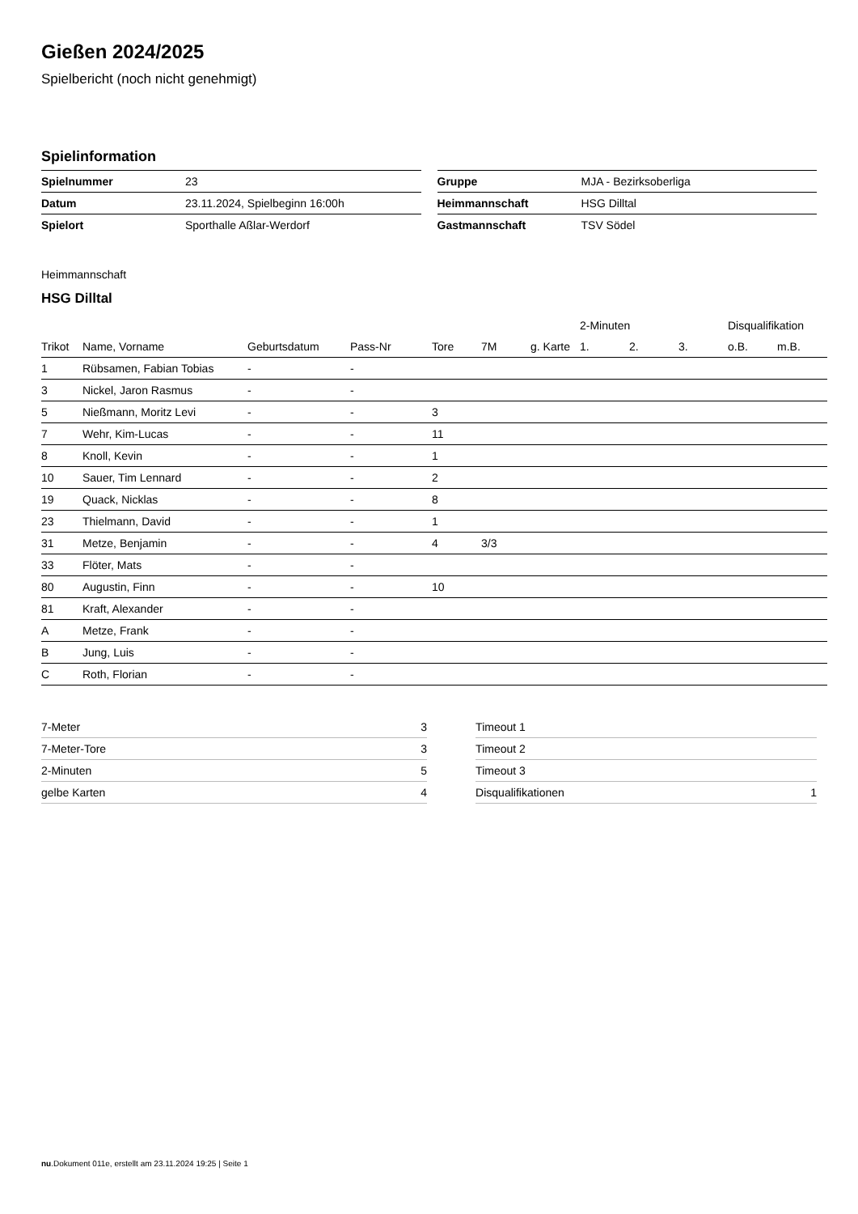Gießen 2024/2025
Spielbericht (noch nicht genehmigt)
Spielinformation
| Spielnummer | 23 |
| Datum | 23.11.2024, Spielbeginn 16:00h |
| Spielort | Sporthalle Aßlar-Werdorf |
| Gruppe | MJA - Bezirksoberliga |
| Heimmannschaft | HSG Dilltal |
| Gastmannschaft | TSV Södel |
Heimmannschaft
HSG Dilltal
| | | | | | | | 2-Minuten | | | Disqualifikation | |
| --- | --- | --- | --- | --- | --- | --- | --- | --- | --- | --- | --- |
| Trikot | Name, Vorname | Geburtsdatum | Pass-Nr | Tore | 7M | g. Karte | 1. | 2. | 3. | o.B. | m.B. |
| 1 | Rübsamen, Fabian Tobias | - | - | | | | | | | | |
| 3 | Nickel, Jaron Rasmus | - | - | | | | | | | | |
| 5 | Nießmann, Moritz Levi | - | - | 3 | | | | | | | |
| 7 | Wehr, Kim-Lucas | - | - | 11 | | | | | | | |
| 8 | Knoll, Kevin | - | - | 1 | | | | | | | |
| 10 | Sauer, Tim Lennard | - | - | 2 | | | | | | | |
| 19 | Quack, Nicklas | - | - | 8 | | | | | | | |
| 23 | Thielmann, David | - | - | 1 | | | | | | | |
| 31 | Metze, Benjamin | - | - | 4 | 3/3 | | | | | | |
| 33 | Flöter, Mats | - | - | | | | | | | | |
| 80 | Augustin, Finn | - | - | 10 | | | | | | | |
| 81 | Kraft, Alexander | - | - | | | | | | | | |
| A | Metze, Frank | - | - | | | | | | | | |
| B | Jung, Luis | - | - | | | | | | | | |
| C | Roth, Florian | - | - | | | | | | | | |
| 7-Meter | 3 |
| 7-Meter-Tore | 3 |
| 2-Minuten | 5 |
| gelbe Karten | 4 |
| Timeout 1 | |
| Timeout 2 | |
| Timeout 3 | |
| Disqualifikationen | 1 |
nu.Dokument 011e, erstellt am 23.11.2024 19:25 | Seite 1